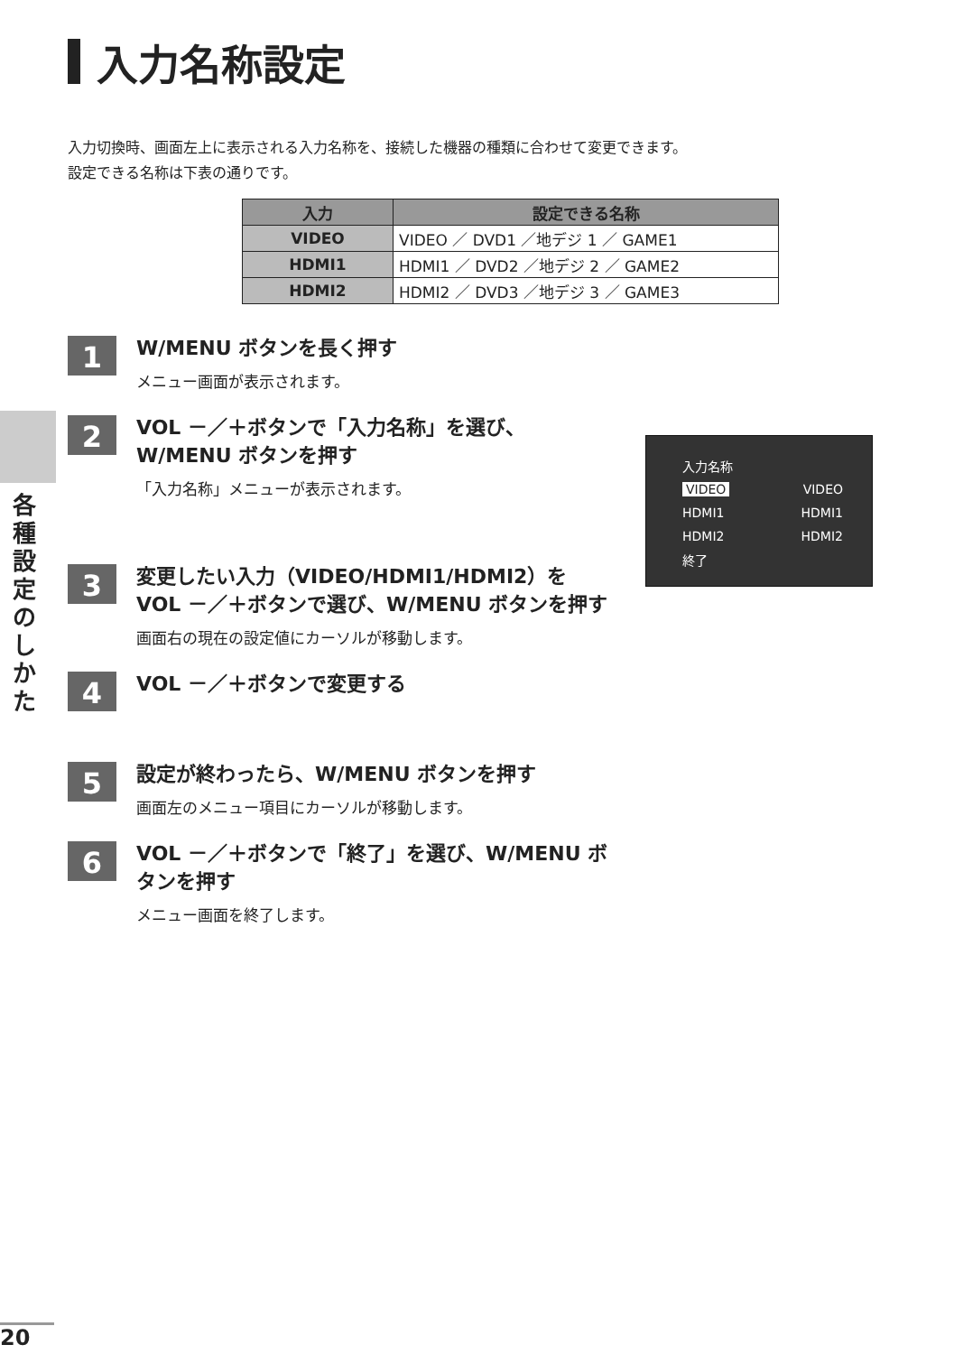入力名称設定
入力切換時、画面左上に表示される入力名称を、接続した機器の種類に合わせて変更できます。
設定できる名称は下表の通りです。
| 入力 | 設定できる名称 |
| --- | --- |
| VIDEO | VIDEO ／ DVD1 ／地デジ 1 ／ GAME1 |
| HDMI1 | HDMI1 ／ DVD2 ／地デジ 2 ／ GAME2 |
| HDMI2 | HDMI2 ／ DVD3 ／地デジ 3 ／ GAME3 |
各種設定のしかた
1
W/MENU ボタンを長く押す
メニュー画面が表示されます。
2
VOL －／＋ボタンで「入力名称」を選び、W/MENU ボタンを押す
「入力名称」メニューが表示されます。
3
変更したい入力（VIDEO/HDMI1/HDMI2）を VOL －／＋ボタンで選び、W/MENU ボタンを押す
画面右の現在の設定値にカーソルが移動します。
4
VOL －／＋ボタンで変更する
5
設定が終わったら、W/MENU ボタンを押す
画面左のメニュー項目にカーソルが移動します。
6
VOL －／＋ボタンで「終了」を選び、W/MENU ボタンを押す
メニュー画面を終了します。
入力名称
VIDEO VIDEO
HDMI1 HDMI1
HDMI2 HDMI2
終了
20